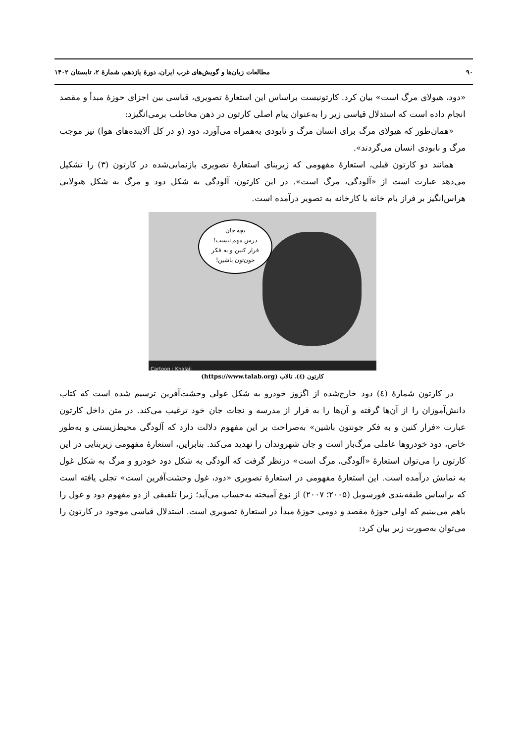۹۰ مطالعات زبان‌ها و گویش‌های غرب ایران، دورهٔ یازدهم، شمارهٔ ۲، تابستان ۱۴۰۲
«دود، هیولای مرگ است» بیان کرد. کارتونیست براساس این استعارهٔ تصویری، قیاسی بین اجزای حوزهٔ مبدأ و مقصد انجام داده است که استدلال قیاسی زیر را به‌عنوان پیام اصلی کارتون در ذهن مخاطب برمی‌انگیزد:
«همان‌طور که هیولای مرگ برای انسان مرگ و نابودی به‌همراه می‌آورد، دود (و در کل آلاینده‌های هوا) نیز موجب مرگ و نابودی انسان می‌گردند».
همانند دو کارتون قبلی، استعارهٔ مفهومی که زیربنای استعارهٔ تصویری بازنمایی‌شده در کارتون (۳) را تشکیل می‌دهد عبارت است از «آلودگی، مرگ است». در این کارتون، آلودگی به شکل دود و مرگ به شکل هیولایی هراس‌انگیز بر فراز بام خانه یا کارخانه به تصویر درآمده است.
بچه جان
درس مهم نیست!
فرار کنین و به فکر
جون‌تون باشین!
Cartoon : Khalaji
کارتون (٤). تالاب (https://www.talab.org)
در کارتون شمارهٔ (٤) دود خارج‌شده از اگزوز خودرو به شکل غولی وحشت‌آفرین ترسیم شده است که کتاب دانش‌آموزان را از آن‌ها گرفته و آن‌ها را به فرار از مدرسه و نجات جان خود ترغیب می‌کند. در متن داخل کارتون عبارت «فرار کنین و به فکر جونتون باشین» به‌صراحت بر این مفهوم دلالت دارد که آلودگی محیط‌زیستی و به‌طور خاص، دود خودروها عاملی مرگ‌بار است و جان شهروندان را تهدید می‌کند. بنابراین، استعارهٔ مفهومی زیربنایی در این کارتون را می‌توان استعارهٔ «آلودگی، مرگ است» درنظر گرفت که آلودگی به شکل دود خودرو و مرگ به شکل غول به نمایش درآمده است. این استعارهٔ مفهومی در استعارهٔ تصویری «دود، غول وحشت‌آفرین است» تجلی یافته است که براساس طبقه‌بندی فورسویل (۲۰۰۵؛ ۲۰۰۷) از نوع آمیخته به‌حساب می‌آید؛ زیرا تلفیقی از دو مفهوم دود و غول را باهم می‌بینیم که اولی حوزهٔ مقصد و دومی حوزهٔ مبدأ در استعارهٔ تصویری است. استدلال قیاسی موجود در کارتون را می‌توان به‌صورت زیر بیان کرد: